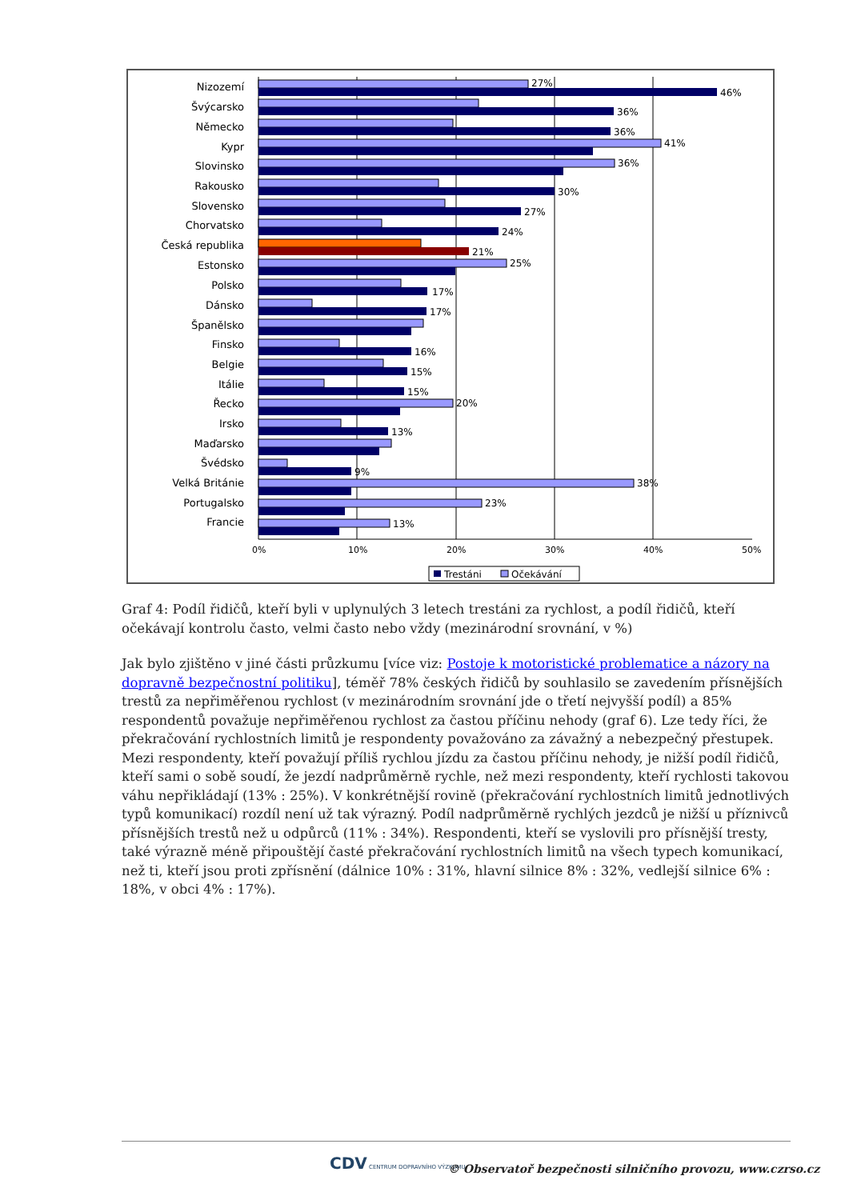0%
10%
20%
30%
40%
50%
Nizozemí
Švýcarsko
Německo
Kypr
Slovinsko
Rakousko
Slovensko
Chorvatsko
Česká republika
Estonsko
Polsko
Dánsko
Španělsko
Finsko
Belgie
Itálie
Řecko
Irsko
Maďarsko
Švédsko
Velká Británie
Portugalsko
Francie
46%
27%
36%
36%
41%
36%
30%
27%
24%
21%
25%
17%
17%
16%
15%
15%
20%
13%
9%
38%
23%
13%
Trestáni
Očekávání
Graf 4: Podíl řidičů, kteří byli v uplynulých 3 letech trestáni za rychlost, a podíl řidičů, kteří očekávají kontrolu často, velmi často nebo vždy (mezinárodní srovnání, v %)
Jak bylo zjištěno v jiné části průzkumu [více viz: Postoje k motoristické problematice a názory na dopravně bezpečnostní politiku], téměř 78% českých řidičů by souhlasilo se zavedením přísnějších trestů za nepřiměřenou rychlost (v mezinárodním srovnání jde o třetí nejvyšší podíl) a 85% respondentů považuje nepřiměřenou rychlost za častou příčinu nehody (graf 6). Lze tedy říci, že překračování rychlostních limitů je respondenty považováno za závažný a nebezpečný přestupek. Mezi respondenty, kteří považují příliš rychlou jízdu za častou příčinu nehody, je nižší podíl řidičů, kteří sami o sobě soudí, že jezdí nadprůměrně rychle, než mezi respondenty, kteří rychlosti takovou váhu nepřikládají (13% : 25%). V konkrétnější rovině (překračování rychlostních limitů jednotlivých typů komunikací) rozdíl není už tak výrazný. Podíl nadprůměrně rychlých jezdců je nižší u příznivců přísnějších trestů než u odpůrců (11% : 34%). Respondenti, kteří se vyslovili pro přísnější tresty, také výrazně méně připouštějí časté překračování rychlostních limitů na všech typech komunikací, než ti, kteří jsou proti zpřísnění (dálnice 10% : 31%, hlavní silnice 8% : 32%, vedlejší silnice 6% : 18%, v obci 4% : 17%).
CDV CENTRUM DOPRAVNÍHO VÝZKUMU
© Observatoř bezpečnosti silničního provozu, www.czrso.cz